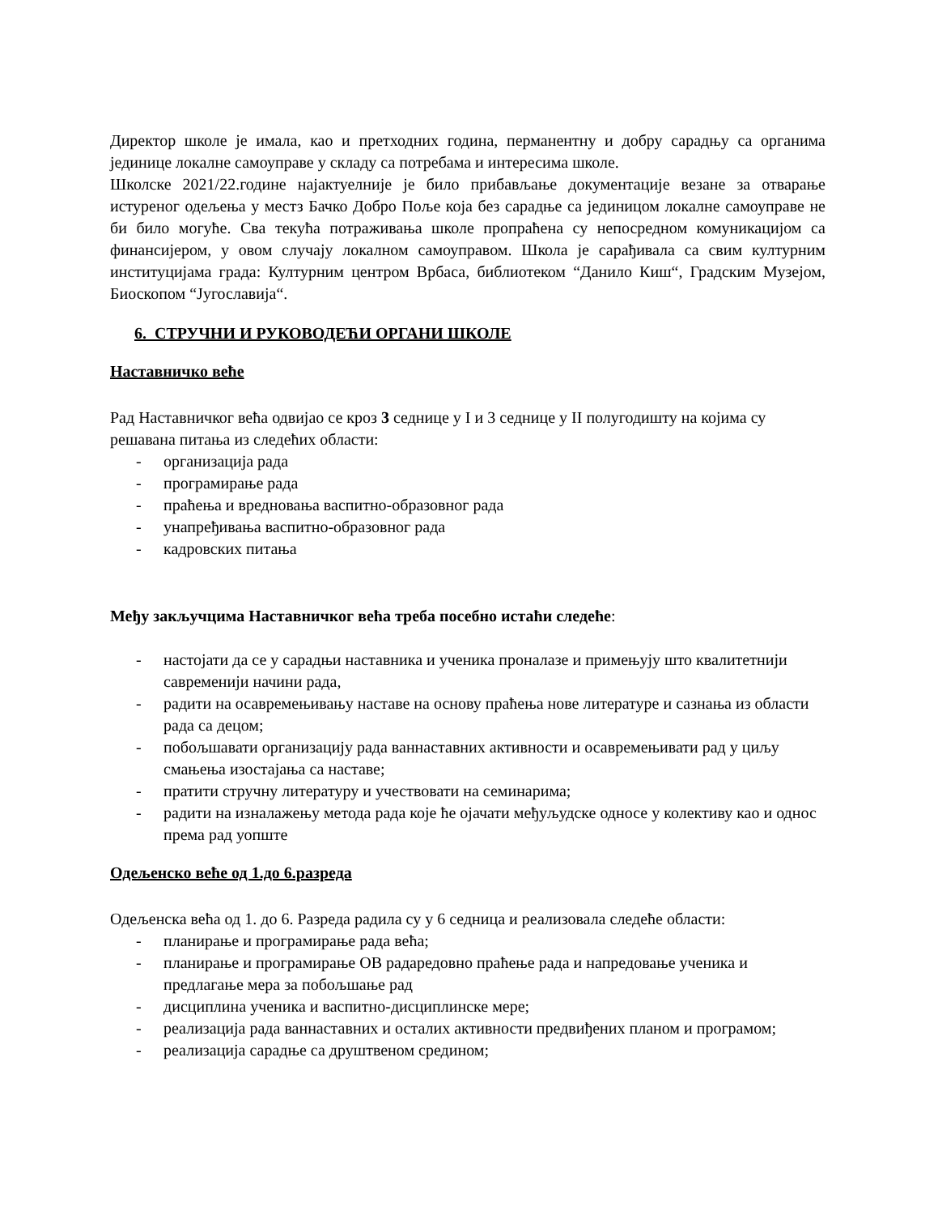Директор школе је имала, као и претходних година, перманентну и добру сарадњу са органима јединице локалне самоуправе у складу са потребама и интересима школе.
Школске 2021/22.године најактуелније је било прибављање документације везане за отварање истуреног одељења у местз Бачко Добро Поље која без сарадње са јединицом локалне самоуправе не би било могуће. Сва текућа потраживања школе пропраћена су непосредном комуникацијом са финансијером, у овом случају локалном самоуправом. Школа је сарађивала са свим културним институцијама града: Културним центром Врбаса, библиотеком “Данило Киш“, Градским Музејом, Биоскопом “Југославија“.
6. СТРУЧНИ И РУКОВОДЕЋИ ОРГАНИ ШКОЛЕ
Наставничко веће
Рад Наставничког већа одвијао се кроз 3 седнице у I и 3 седнице у II полугодишту на којима су решавана питања из следећих области:
- организација рада
- програмирање рада
- праћења и вредновања васпитно-образовног рада
- унапређивања васпитно-образовног рада
- кадровских питања
Међу закључцима Наставничког већа треба посебно истаћи следеће:
- настојати да се у сарадњи наставника и ученика проналазе и примењују што квалитетнији савременији начини рада,
- радити на осавремењивању наставе на основу праћења нове литературе и сазнања из области рада са децом;
- побољшавати организацију рада ваннаставних активности и осавремењивати рад у циљу смањења изостајања са наставе;
- пратити стручну литературу и учествовати на семинарима;
- радити на изналажењу метода рада које ће ојачати међуљудске односе у колективу као и однос према рад уопште
Одељенско веће од 1.до 6.разреда
Одељенска већа од 1. до 6. Разреда радила су у 6 седница и реализовала следеће области:
- планирање и програмирање рада већа;
- планирање и програмирање ОВ радаредовно праћење рада и напредовање ученика и предлагање мера за побољшање рад
- дисциплина ученика и васпитно-дисциплинске мере;
- реализација рада ваннаставних и осталих активности предвиђених планом и програмом;
- реализација сарадње са друштвеном средином;